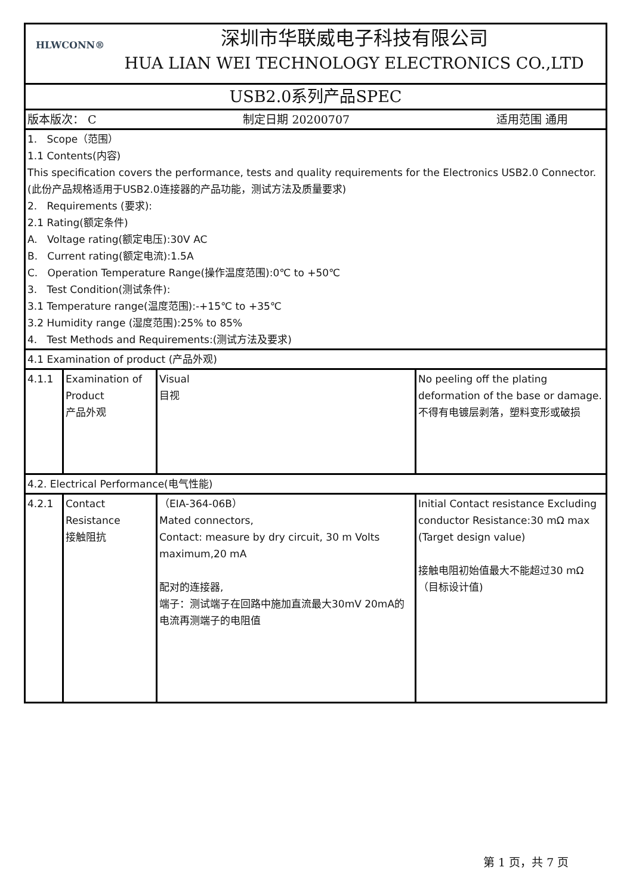| HLWCONN® 深圳市华联威电子科技有限公司 HUA LIAN WEI TECHNOLOGY ELECTRONICS CO.,LTD | | | |
| USB2.0系列产品SPEC | | | |
| 版本版次： C 制定日期 20200707 适用范围 通用 | | | |
| 1. Scope（范围） 1.1 Contents(内容) This specification covers the performance, tests and quality requirements for the Electronics USB2.0 Connector. (此份产品规格适用于USB2.0连接器的产品功能，测试方法及质量要求) 2. Requirements (要求): 2.1 Rating(额定条件) A. Voltage rating(额定电压):30V AC B. Current rating(额定电流):1.5A C. Operation Temperature Range(操作温度范围):0℃ to +50℃ 3. Test Condition(测试条件): 3.1 Temperature range(温度范围):-+15℃ to +35℃ 3.2 Humidity range (湿度范围):25% to 85% 4. Test Methods and Requirements:(测试方法及要求) | | | |
| 4.1 Examination of product (产品外观) | | | |
| 4.1.1 | Examination of Product 产品外观 | Visual 目视 | No peeling off the plating deformation of the base or damage. 不得有电镀层剥落，塑料变形或破损 |
| 4.2. Electrical Performance(电气性能) | | | |
| 4.2.1 | Contact Resistance 接触阻抗 | （EIA-364-06B） Mated connectors, Contact: measure by dry circuit, 30 m Volts maximum,20 mA 配对的连接器, 端子：测试端子在回路中施加直流最大30mV 20mA的电流再测端子的电阻值 | Initial Contact resistance Excluding conductor Resistance:30 mΩ max (Target design value) 接触电阻初始值最大不能超过30 mΩ （目标设计值) |
第 1 页，共 7 页